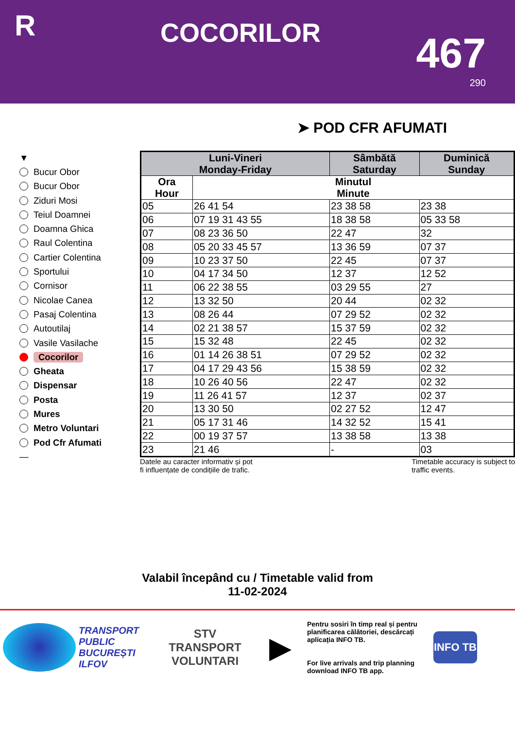R
COCORILOR
467
290
➤ POD CFR AFUMATI
▼
Bucur Obor
Bucur Obor
Ziduri Mosi
Teiul Doamnei
Doamna Ghica
Raul Colentina
Cartier Colentina
Sportului
Cornisor
Nicolae Canea
Pasaj Colentina
Autoutilaj
Vasile Vasilache
Cocorilor
Gheata
Dispensar
Posta
Mures
Metro Voluntari
Pod Cfr Afumati
—
| Luni-Vineri Monday-Friday | | Sâmbătă Saturday | Duminică Sunday |
| --- | --- | --- | --- |
| Ora Hour | Minutul Minute | | |
| 05 | 26 41 54 | 23 38 58 | 23 38 |
| 06 | 07 19 31 43 55 | 18 38 58 | 05 33 58 |
| 07 | 08 23 36 50 | 22 47 | 32 |
| 08 | 05 20 33 45 57 | 13 36 59 | 07 37 |
| 09 | 10 23 37 50 | 22 45 | 07 37 |
| 10 | 04 17 34 50 | 12 37 | 12 52 |
| 11 | 06 22 38 55 | 03 29 55 | 27 |
| 12 | 13 32 50 | 20 44 | 02 32 |
| 13 | 08 26 44 | 07 29 52 | 02 32 |
| 14 | 02 21 38 57 | 15 37 59 | 02 32 |
| 15 | 15 32 48 | 22 45 | 02 32 |
| 16 | 01 14 26 38 51 | 07 29 52 | 02 32 |
| 17 | 04 17 29 43 56 | 15 38 59 | 02 32 |
| 18 | 10 26 40 56 | 22 47 | 02 32 |
| 19 | 11 26 41 57 | 12 37 | 02 37 |
| 20 | 13 30 50 | 02 27 52 | 12 47 |
| 21 | 05 17 31 46 | 14 32 52 | 15 41 |
| 22 | 00 19 37 57 | 13 38 58 | 13 38 |
| 23 | 21 46 | - | 03 |
Datele au caracter informativ și pot
fi influențate de condițiile de trafic.
Timetable accuracy is subject to
traffic events.
Valabil începând cu / Timetable valid from
11-02-2024
TRANSPORT
PUBLIC
BUCUREȘTI
ILFOV
STV
TRANSPORT
VOLUNTARI
▶
Pentru sosiri în timp real și pentru planificarea călătoriei, descărcați aplicația INFO TB.
For live arrivals and trip planning download INFO TB app.
INFO TB